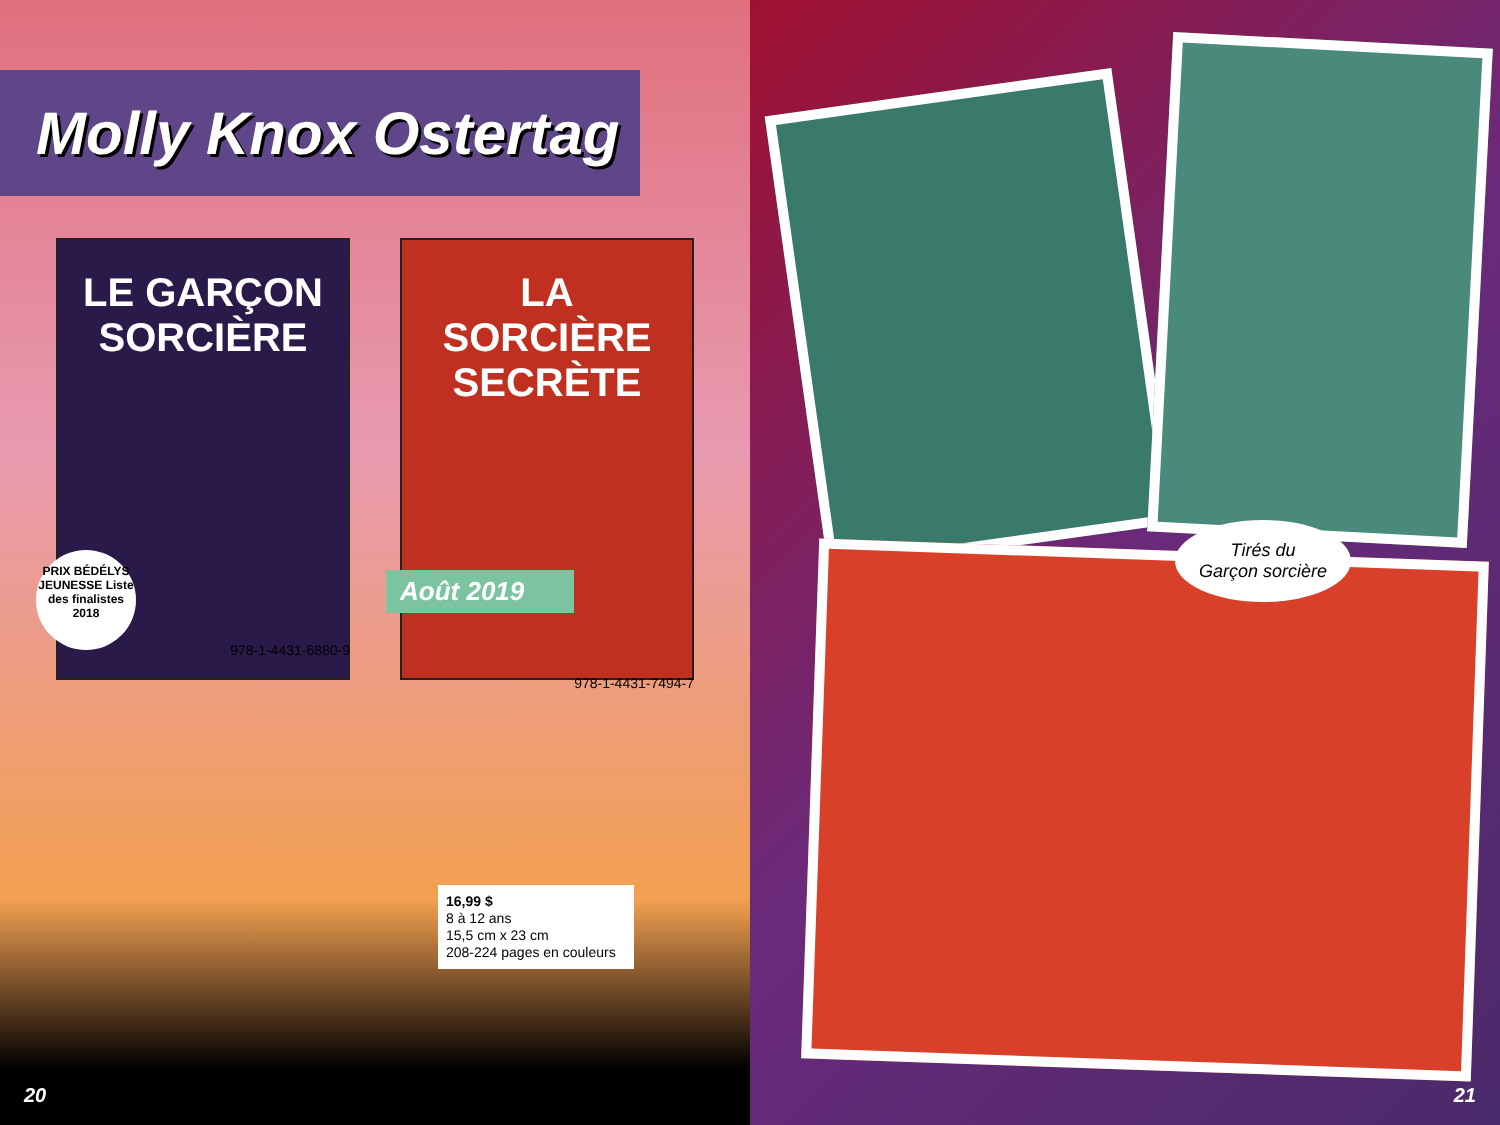Molly Knox Ostertag
LE GARÇON
SORCIÈRE
PRIX BÉDÉLYS JEUNESSE Liste des finalistes 2018
978-1-4431-6880-9
LA
SORCIÈRE
SECRÈTE
Août 2019
978-1-4431-7494-7
16,99 $
8 à 12 ans
15,5 cm x 23 cm
208-224 pages en couleurs
20
Tirés du
Garçon sorcière
21